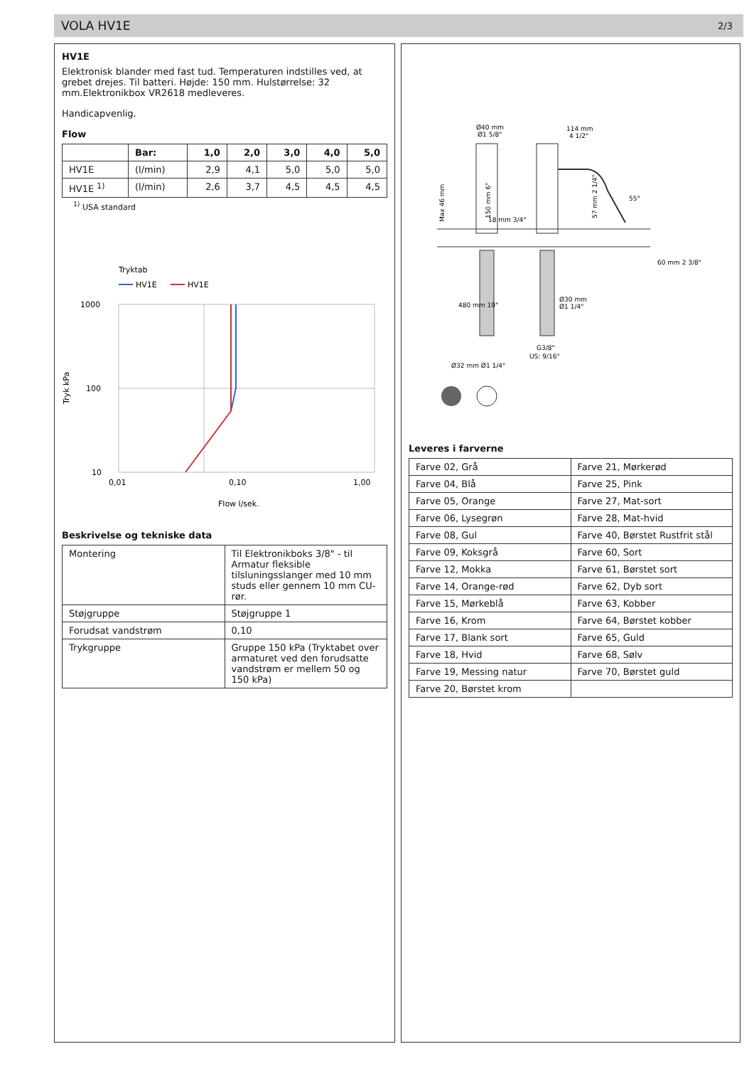VOLA HV1E 2/3
HV1E
Elektronisk blander med fast tud. Temperaturen indstilles ved, at grebet drejes. Til batteri. Højde: 150 mm. Hulstørrelse: 32 mm.Elektronikbox VR2618 medleveres.
Handicapvenlig.
Flow
| | Bar: | 1,0 | 2,0 | 3,0 | 4,0 | 5,0 |
| --- | --- | --- | --- | --- | --- | --- |
| HV1E | (l/min) | 2,9 | 4,1 | 5,0 | 5,0 | 5,0 |
| HV1E <sup>1)</sup> | (l/min) | 2,6 | 3,7 | 4,5 | 4,5 | 4,5 |
<sup>1)</sup> USA standard
Tryktab
HV1E
HV1E
1000
100
10
0,01
0,10
1,00
Tryk kPa
Flow l/sek.
Beskrivelse og tekniske data
| Montering | Til Elektronikboks 3/8" - til Armatur fleksible tilsluningsslanger med 10 mm studs eller gennem 10 mm CU-rør. |
| Støjgruppe | Støjgruppe 1 |
| Forudsat vandstrøm | 0,10 |
| Trykgruppe | Gruppe 150 kPa (Tryktabet over armaturet ved den forudsatte vandstrøm er mellem 50 og 150 kPa) |
Ø40 mm
Ø1 5/8"
114 mm
4 1/2"
150 mm 6"
Max 46 mm
57 mm 2 1/4"
55°
60 mm 2 3/8"
18 mm 3/4"
480 mm 19"
Ø30 mm
Ø1 1/4"
G3/8"
US: 9/16"
Ø32 mm Ø1 1/4"
Leveres i farverne
| Farve 02, Grå | Farve 21, Mørkerød |
| Farve 04, Blå | Farve 25, Pink |
| Farve 05, Orange | Farve 27, Mat-sort |
| Farve 06, Lysegrøn | Farve 28, Mat-hvid |
| Farve 08, Gul | Farve 40, Børstet Rustfrit stål |
| Farve 09, Koksgrå | Farve 60, Sort |
| Farve 12, Mokka | Farve 61, Børstet sort |
| Farve 14, Orange-rød | Farve 62, Dyb sort |
| Farve 15, Mørkeblå | Farve 63, Kobber |
| Farve 16, Krom | Farve 64, Børstet kobber |
| Farve 17, Blank sort | Farve 65, Guld |
| Farve 18, Hvid | Farve 68, Sølv |
| Farve 19, Messing natur | Farve 70, Børstet guld |
| Farve 20, Børstet krom | |